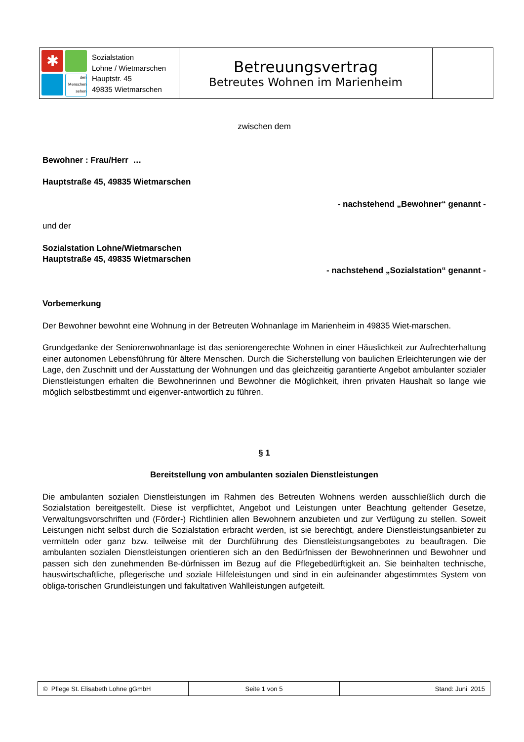| ✱ den Menschen sehen Sozialstation Lohne / Wietmarschen Hauptstr. 45 49835 Wietmarschen | Betreuungsvertrag Betreutes Wohnen im Marienheim | |
zwischen dem
Bewohner : Frau/Herr …
Hauptstraße 45, 49835 Wietmarschen
- nachstehend „Bewohner“ genannt -
und der
Sozialstation Lohne/Wietmarschen
Hauptstraße 45, 49835 Wietmarschen
- nachstehend „Sozialstation“ genannt -
Vorbemerkung
Der Bewohner bewohnt eine Wohnung in der Betreuten Wohnanlage im Marienheim in 49835 Wiet-marschen.
Grundgedanke der Seniorenwohnanlage ist das seniorengerechte Wohnen in einer Häuslichkeit zur Aufrechterhaltung einer autonomen Lebensführung für ältere Menschen. Durch die Sicherstellung von baulichen Erleichterungen wie der Lage, den Zuschnitt und der Ausstattung der Wohnungen und das gleichzeitig garantierte Angebot ambulanter sozialer Dienstleistungen erhalten die Bewohnerinnen und Bewohner die Möglichkeit, ihren privaten Haushalt so lange wie möglich selbstbestimmt und eigenver-antwortlich zu führen.
§ 1
Bereitstellung von ambulanten sozialen Dienstleistungen
Die ambulanten sozialen Dienstleistungen im Rahmen des Betreuten Wohnens werden ausschließlich durch die Sozialstation bereitgestellt. Diese ist verpflichtet, Angebot und Leistungen unter Beachtung geltender Gesetze, Verwaltungsvorschriften und (Förder-) Richtlinien allen Bewohnern anzubieten und zur Verfügung zu stellen. Soweit Leistungen nicht selbst durch die Sozialstation erbracht werden, ist sie berechtigt, andere Dienstleistungsanbieter zu vermitteln oder ganz bzw. teilweise mit der Durchführung des Dienstleistungsangebotes zu beauftragen. Die ambulanten sozialen Dienstleistungen orientieren sich an den Bedürfnissen der Bewohnerinnen und Bewohner und passen sich den zunehmenden Be-dürfnissen im Bezug auf die Pflegebedürftigkeit an. Sie beinhalten technische, hauswirtschaftliche, pflegerische und soziale Hilfeleistungen und sind in ein aufeinander abgestimmtes System von obliga-torischen Grundleistungen und fakultativen Wahlleistungen aufgeteilt.
| © Pflege St. Elisabeth Lohne gGmbH | Seite 1 von 5 | Stand: Juni 2015 |